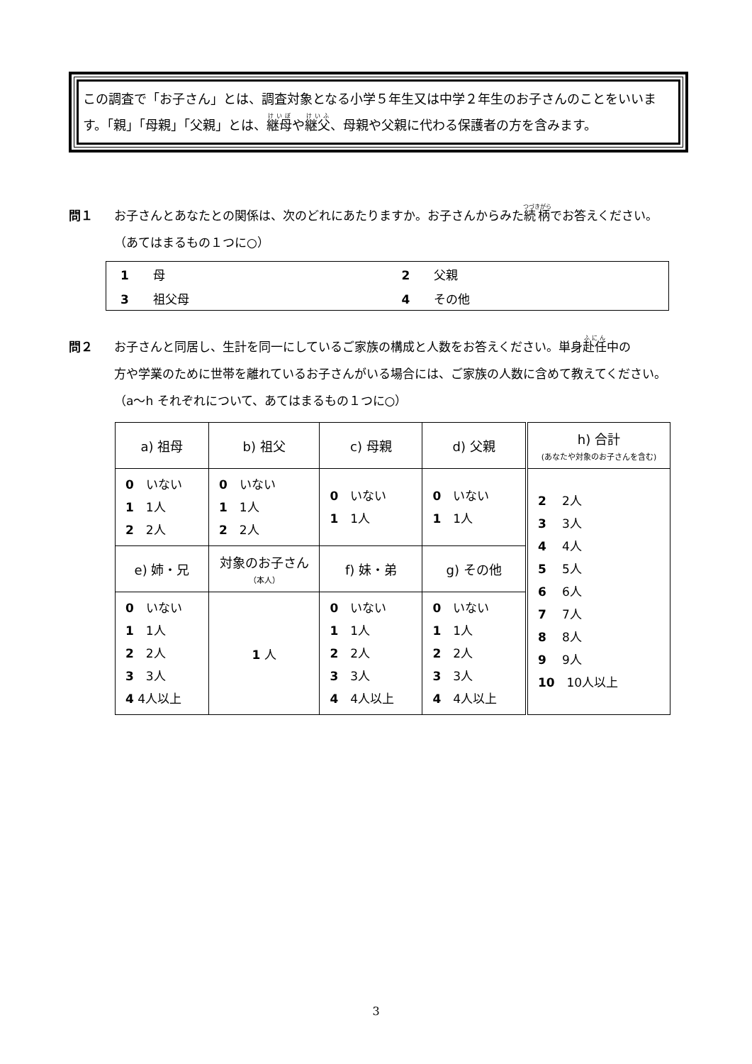この調査で「お子さん」とは、調査対象となる小学５年生又は中学２年生のお子さんのことをいいます。「親」「母親」「父親」とは、継母や継父、母親や父親に代わる保護者の方を含みます。
問１ お子さんとあなたとの関係は、次のどれにあたりますか。お子さんからみた続柄でお答えください。
（あてはまるもの１つに○）
| 1 母 | 2 父親 |
| 3 祖父母 | 4 その他 |
問２ お子さんと同居し、生計を同一にしているご家族の構成と人数をお答えください。単身赴任中の
方や学業のために世帯を離れているお子さんがいる場合には、ご家族の人数に含めて教えてください。（a～h それぞれについて、あてはまるもの１つに○）
| a) 祖母 | b) 祖父 | c) 母親 | d) 父親 | h) 合計 (あなたや対象のお子さんを含む) |
| --- | --- | --- | --- | --- |
| 0 いない 1 1人 2 2人 | 0 いない 1 1人 2 2人 | 0 いない 1 1人 | 0 いない 1 1人 | 2 2人 3 3人 4 4人 5 5人 6 6人 7 7人 8 8人 9 9人 10 10人以上 |
| e) 姉・兄 | 対象のお子さん （本人） | f) 妹・弟 | g) その他 | |
| 0 いない 1 1人 2 2人 3 3人 4 4人以上 | 1 人 | 0 いない 1 1人 2 2人 3 3人 4 4人以上 | 0 いない 1 1人 2 2人 3 3人 4 4人以上 | |
3